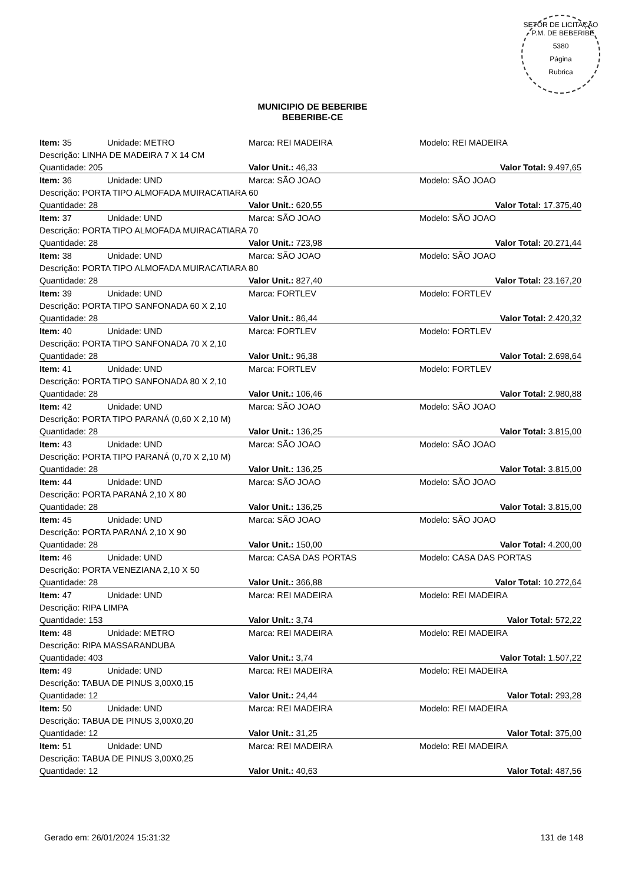SETOR DE LICITAÇÃO - P.M. DE BEBERIBE
5380
Página
Rubrica
MUNICIPIO DE BEBERIBE
BEBERIBE-CE
| Item: 35 | Unidade: METRO | Marca: REI MADEIRA | Modelo: REI MADEIRA |
| Descrição: LINHA DE MADEIRA 7 X 14 CM | | | |
| Quantidade: 205 | | Valor Unit.: 46,33 | Valor Total: 9.497,65 |
| Item: 36 | Unidade: UND | Marca: SÃO JOAO | Modelo: SÃO JOAO |
| Descrição: PORTA TIPO ALMOFADA MUIRACATIARA 60 | | | |
| Quantidade: 28 | | Valor Unit.: 620,55 | Valor Total: 17.375,40 |
| Item: 37 | Unidade: UND | Marca: SÃO JOAO | Modelo: SÃO JOAO |
| Descrição: PORTA TIPO ALMOFADA MUIRACATIARA 70 | | | |
| Quantidade: 28 | | Valor Unit.: 723,98 | Valor Total: 20.271,44 |
| Item: 38 | Unidade: UND | Marca: SÃO JOAO | Modelo: SÃO JOAO |
| Descrição: PORTA TIPO ALMOFADA MUIRACATIARA 80 | | | |
| Quantidade: 28 | | Valor Unit.: 827,40 | Valor Total: 23.167,20 |
| Item: 39 | Unidade: UND | Marca: FORTLEV | Modelo: FORTLEV |
| Descrição: PORTA TIPO SANFONADA 60 X 2,10 | | | |
| Quantidade: 28 | | Valor Unit.: 86,44 | Valor Total: 2.420,32 |
| Item: 40 | Unidade: UND | Marca: FORTLEV | Modelo: FORTLEV |
| Descrição: PORTA TIPO SANFONADA 70 X 2,10 | | | |
| Quantidade: 28 | | Valor Unit.: 96,38 | Valor Total: 2.698,64 |
| Item: 41 | Unidade: UND | Marca: FORTLEV | Modelo: FORTLEV |
| Descrição: PORTA TIPO SANFONADA 80 X 2,10 | | | |
| Quantidade: 28 | | Valor Unit.: 106,46 | Valor Total: 2.980,88 |
| Item: 42 | Unidade: UND | Marca: SÃO JOAO | Modelo: SÃO JOAO |
| Descrição: PORTA TIPO PARANÁ (0,60 X 2,10 M) | | | |
| Quantidade: 28 | | Valor Unit.: 136,25 | Valor Total: 3.815,00 |
| Item: 43 | Unidade: UND | Marca: SÃO JOAO | Modelo: SÃO JOAO |
| Descrição: PORTA TIPO PARANÁ (0,70 X 2,10 M) | | | |
| Quantidade: 28 | | Valor Unit.: 136,25 | Valor Total: 3.815,00 |
| Item: 44 | Unidade: UND | Marca: SÃO JOAO | Modelo: SÃO JOAO |
| Descrição: PORTA PARANÁ 2,10 X 80 | | | |
| Quantidade: 28 | | Valor Unit.: 136,25 | Valor Total: 3.815,00 |
| Item: 45 | Unidade: UND | Marca: SÃO JOAO | Modelo: SÃO JOAO |
| Descrição: PORTA PARANÁ 2,10 X 90 | | | |
| Quantidade: 28 | | Valor Unit.: 150,00 | Valor Total: 4.200,00 |
| Item: 46 | Unidade: UND | Marca: CASA DAS PORTAS | Modelo: CASA DAS PORTAS |
| Descrição: PORTA VENEZIANA 2,10 X 50 | | | |
| Quantidade: 28 | | Valor Unit.: 366,88 | Valor Total: 10.272,64 |
| Item: 47 | Unidade: UND | Marca: REI MADEIRA | Modelo: REI MADEIRA |
| Descrição: RIPA LIMPA | | | |
| Quantidade: 153 | | Valor Unit.: 3,74 | Valor Total: 572,22 |
| Item: 48 | Unidade: METRO | Marca: REI MADEIRA | Modelo: REI MADEIRA |
| Descrição: RIPA MASSARANDUBA | | | |
| Quantidade: 403 | | Valor Unit.: 3,74 | Valor Total: 1.507,22 |
| Item: 49 | Unidade: UND | Marca: REI MADEIRA | Modelo: REI MADEIRA |
| Descrição: TABUA DE PINUS 3,00X0,15 | | | |
| Quantidade: 12 | | Valor Unit.: 24,44 | Valor Total: 293,28 |
| Item: 50 | Unidade: UND | Marca: REI MADEIRA | Modelo: REI MADEIRA |
| Descrição: TABUA DE PINUS 3,00X0,20 | | | |
| Quantidade: 12 | | Valor Unit.: 31,25 | Valor Total: 375,00 |
| Item: 51 | Unidade: UND | Marca: REI MADEIRA | Modelo: REI MADEIRA |
| Descrição: TABUA DE PINUS 3,00X0,25 | | | |
| Quantidade: 12 | | Valor Unit.: 40,63 | Valor Total: 487,56 |
Gerado em: 26/01/2024 15:31:32 131 de 148